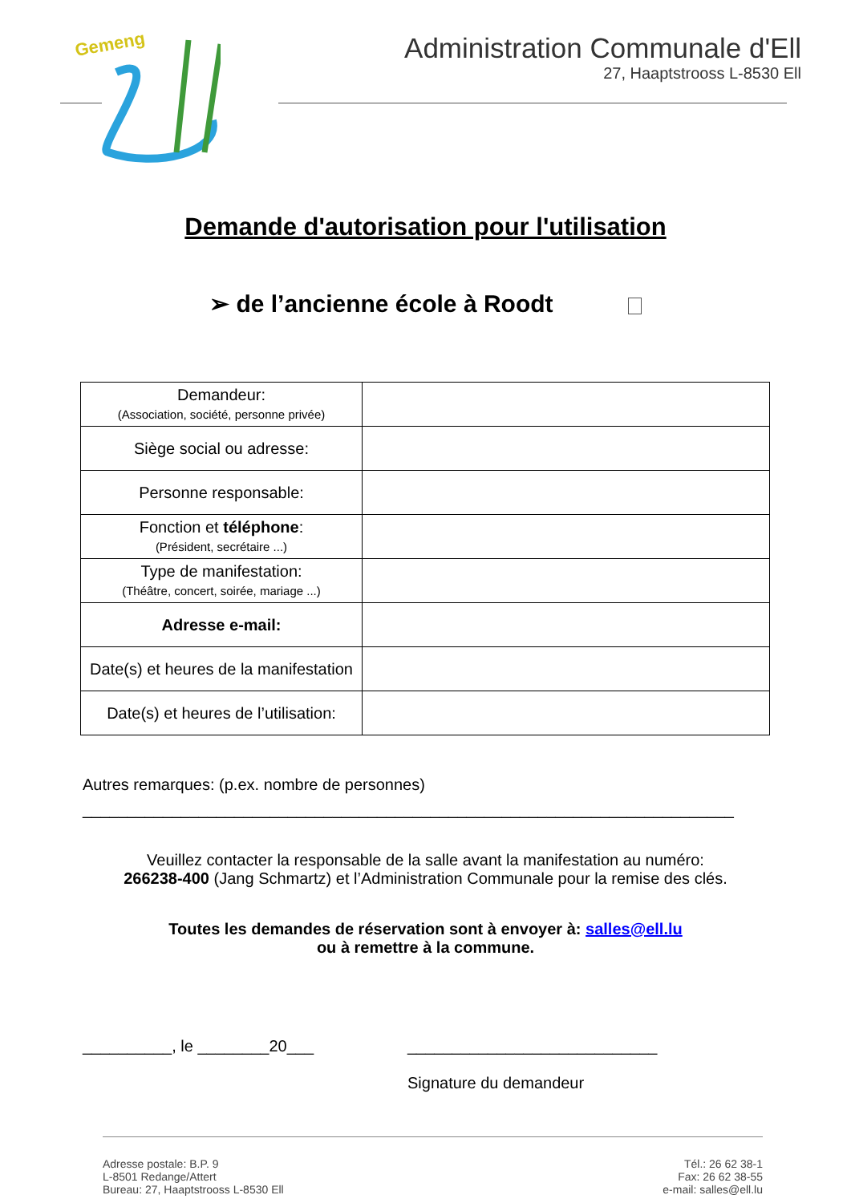Gemeng
Administration Communale d'Ell
27, Haaptstrooss L-8530 Ell
Demande d'autorisation pour l'utilisation
➢ de l’ancienne école à Roodt
| Demandeur: (Association, société, personne privée) | |
| Siège social ou adresse: | |
| Personne responsable: | |
| Fonction et téléphone : (Président, secrétaire ...) | |
| Type de manifestation: (Théâtre, concert, soirée, mariage ...) | |
| Adresse e-mail: | |
| Date(s) et heures de la manifestation | |
| Date(s) et heures de l’utilisation: | |
Autres remarques: (p.ex. nombre de personnes)
_________________________________________________________________________
Veuillez contacter la responsable de la salle avant la manifestation au numéro:
266238-400 (Jang Schmartz) et l’Administration Communale pour la remise des clés.
Toutes les demandes de réservation sont à envoyer à: salles@ell.lu
ou à remettre à la commune.
__________, le ________20___ ____________________________
Signature du demandeur
Adresse postale: B.P. 9
L-8501 Redange/Attert
Bureau: 27, Haaptstrooss L-8530 Ell
Tél.: 26 62 38-1
Fax: 26 62 38-55
e-mail: salles@ell.lu